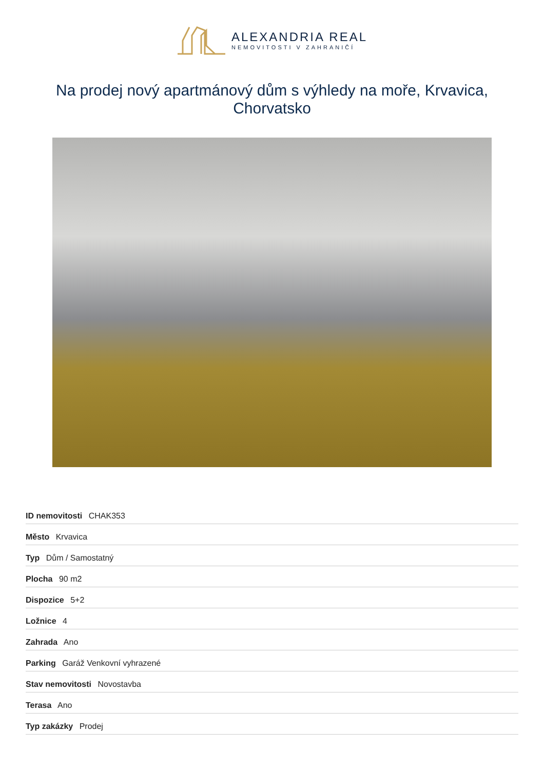ALEXANDRIA REAL
NEMOVITOSTI V ZAHRANIČÍ
Na prodej nový apartmánový dům s výhledy na moře, Krvavica, Chorvatsko
| ID nemovitosti CHAK353 |
| Město Krvavica |
| Typ Dům / Samostatný |
| Plocha 90 m2 |
| Dispozice 5+2 |
| Ložnice 4 |
| Zahrada Ano |
| Parking Garáž Venkovní vyhrazené |
| Stav nemovitosti Novostavba |
| Terasa Ano |
| Typ zakázky Prodej |